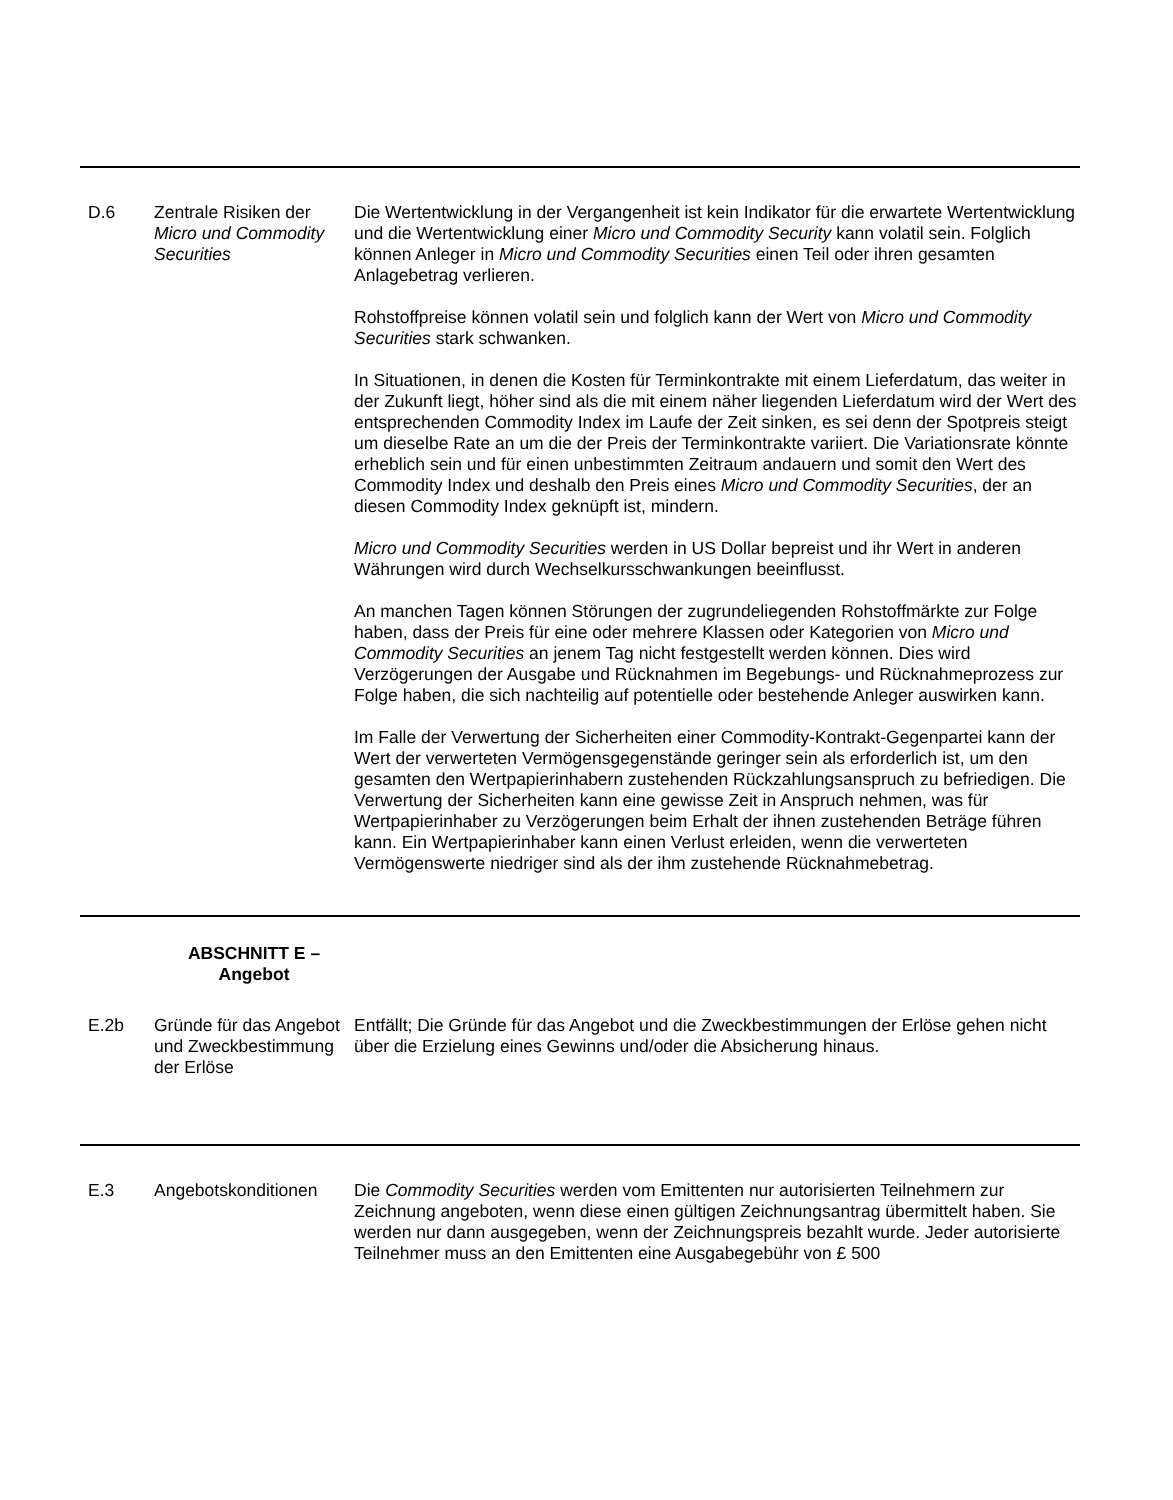| D.6 | Zentrale Risiken der Micro und Commodity Securities | Die Wertentwicklung in der Vergangenheit ist kein Indikator für die erwartete Wertentwicklung und die Wertentwicklung einer Micro und Commodity Security kann volatil sein. Folglich können Anleger in Micro und Commodity Securities einen Teil oder ihren gesamten Anlagebetrag verlieren. Rohstoffpreise können volatil sein und folglich kann der Wert von Micro und Commodity Securities stark schwanken. In Situationen, in denen die Kosten für Terminkontrakte mit einem Lieferdatum, das weiter in der Zukunft liegt, höher sind als die mit einem näher liegenden Lieferdatum wird der Wert des entsprechenden Commodity Index im Laufe der Zeit sinken, es sei denn der Spotpreis steigt um dieselbe Rate an um die der Preis der Terminkontrakte variiert. Die Variationsrate könnte erheblich sein und für einen unbestimmten Zeitraum andauern und somit den Wert des Commodity Index und deshalb den Preis eines Micro und Commodity Securities , der an diesen Commodity Index geknüpft ist, mindern. Micro und Commodity Securities werden in US Dollar bepreist und ihr Wert in anderen Währungen wird durch Wechselkursschwankungen beeinflusst. An manchen Tagen können Störungen der zugrundeliegenden Rohstoffmärkte zur Folge haben, dass der Preis für eine oder mehrere Klassen oder Kategorien von Micro und Commodity Securities an jenem Tag nicht festgestellt werden können. Dies wird Verzögerungen der Ausgabe und Rücknahmen im Begebungs- und Rücknahmeprozess zur Folge haben, die sich nachteilig auf potentielle oder bestehende Anleger auswirken kann. Im Falle der Verwertung der Sicherheiten einer Commodity-Kontrakt-Gegenpartei kann der Wert der verwerteten Vermögensgegenstände geringer sein als erforderlich ist, um den gesamten den Wertpapierinhabern zustehenden Rückzahlungsanspruch zu befriedigen. Die Verwertung der Sicherheiten kann eine gewisse Zeit in Anspruch nehmen, was für Wertpapierinhaber zu Verzögerungen beim Erhalt der ihnen zustehenden Beträge führen kann. Ein Wertpapierinhaber kann einen Verlust erleiden, wenn die verwerteten Vermögenswerte niedriger sind als der ihm zustehende Rücknahmebetrag. |
| | ABSCHNITT E – Angebot | |
| E.2b | Gründe für das Angebot und Zweckbestimmung der Erlöse | Entfällt; Die Gründe für das Angebot und die Zweckbestimmungen der Erlöse gehen nicht über die Erzielung eines Gewinns und/oder die Absicherung hinaus. |
| E.3 | Angebotskonditionen | Die Commodity Securities werden vom Emittenten nur autorisierten Teilnehmern zur Zeichnung angeboten, wenn diese einen gültigen Zeichnungsantrag übermittelt haben. Sie werden nur dann ausgegeben, wenn der Zeichnungspreis bezahlt wurde. Jeder autorisierte Teilnehmer muss an den Emittenten eine Ausgabegebühr von £ 500 |